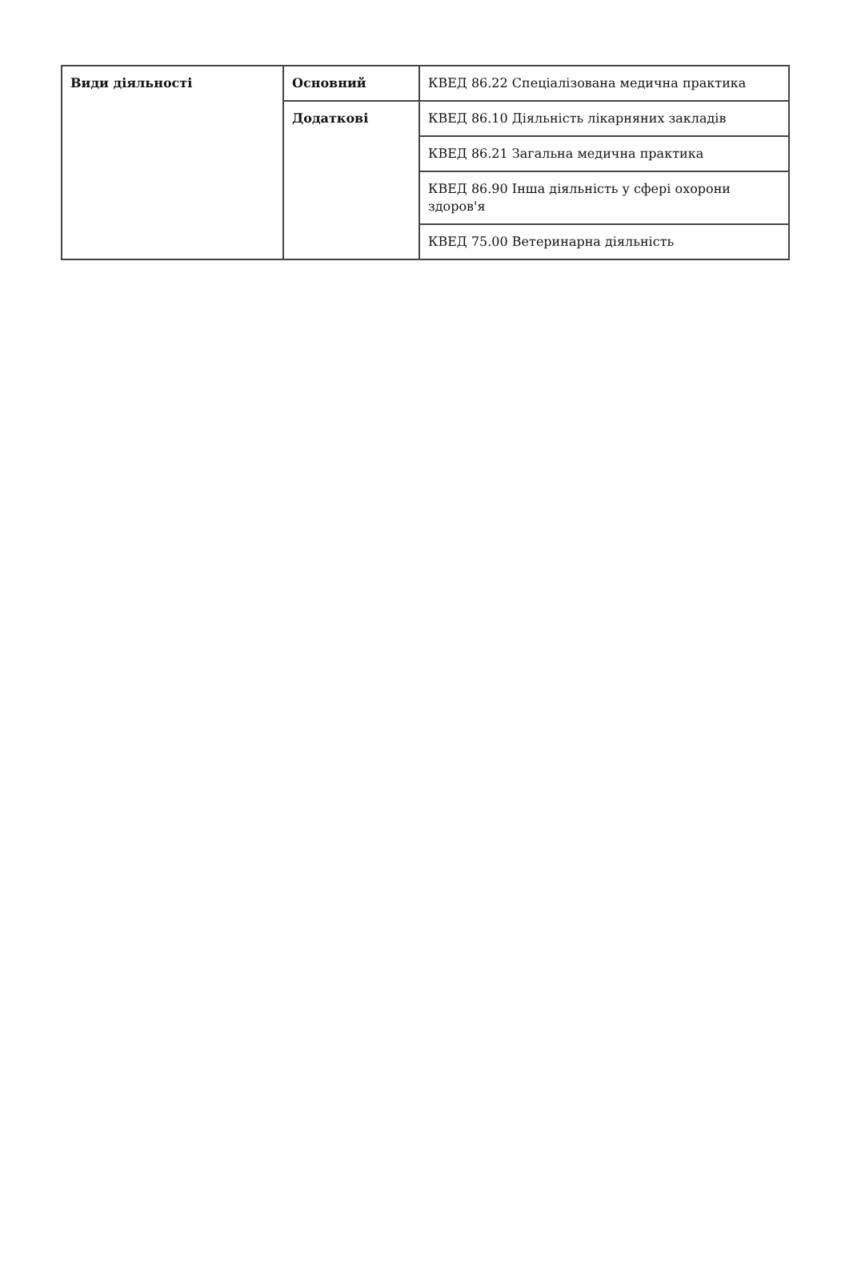| Види діяльності | Основний | КВЕД 86.22 Спеціалізована медична практика |
| | Додаткові | КВЕД 86.10 Діяльність лікарняних закладів |
| | | КВЕД 86.21 Загальна медична практика |
| | | КВЕД 86.90 Інша діяльність у сфері охорони здоров'я |
| | | КВЕД 75.00 Ветеринарна діяльність |